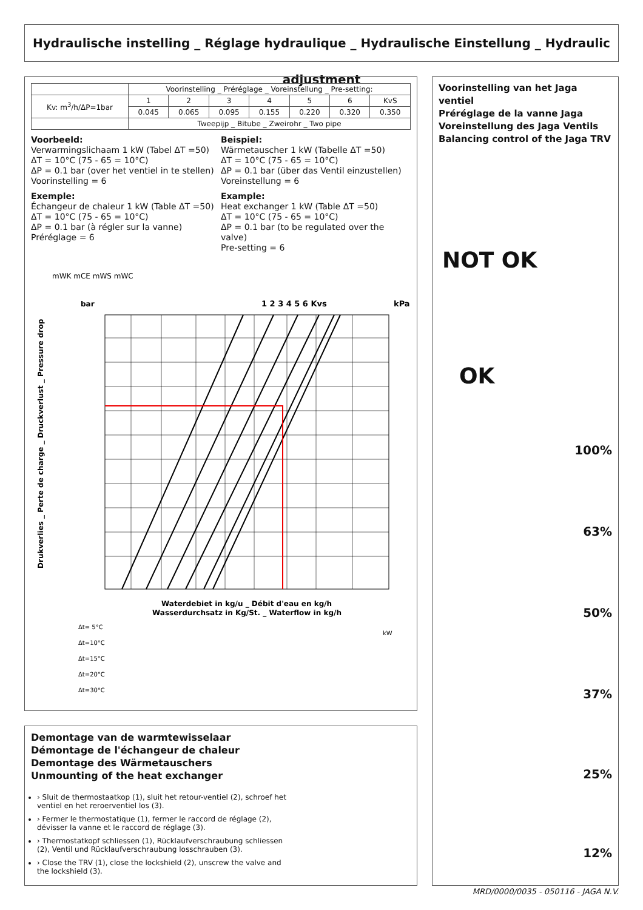Hydraulische instelling _ Réglage hydraulique _ Hydraulische Einstellung _ Hydraulic adjustment
| | Voorinstelling _ Préréglage _ Voreinstellung _ Pre-setting: | | | | | | |
| Kv: m<sup>3</sup>/h/ΔP=1bar | 1 | 2 | 3 | 4 | 5 | 6 | KvS |
| | 0.045 | 0.065 | 0.095 | 0.155 | 0.220 | 0.320 | 0.350 |
| | Tweepijp _ Bitube _ Zweirohr _ Two pipe | | | | | | |
Voorbeeld:
Verwarmingslichaam 1 kW (Tabel ΔT =50)
ΔT = 10°C (75 - 65 = 10°C)
ΔP = 0.1 bar (over het ventiel in te stellen)
Voorinstelling = 6
Beispiel:
Wärmetauscher 1 kW (Tabelle ΔT =50)
ΔT = 10°C (75 - 65 = 10°C)
ΔP = 0.1 bar (über das Ventil einzustellen)
Voreinstellung = 6
Exemple:
Échangeur de chaleur 1 kW (Table ΔT =50)
ΔT = 10°C (75 - 65 = 10°C)
ΔP = 0.1 bar (à régler sur la vanne)
Préréglage = 6
Example:
Heat exchanger 1 kW (Table ΔT =50)
ΔT = 10°C (75 - 65 = 10°C)
ΔP = 0.1 bar (to be regulated over the valve)
Pre-setting = 6
mWK mCE mWS mWC
bar
1 2 3 4 5 6 Kvs
kPa
Waterdebiet in kg/u _ Débit d'eau en kg/h
Wasserdurchsatz in Kg/St. _ Waterflow in kg/h
Drukverlies _ Perte de charge _ Druckverlust _ Pressure drop
Δt= 5°C
Δt=10°C
Δt=15°C
Δt=20°C
Δt=30°C
kW
Demontage van de warmtewisselaar
Démontage de l'échangeur de chaleur
Demontage des Wärmetauschers
Unmounting of the heat exchanger
› Sluit de thermostaatkop (1), sluit het retour-ventiel (2), schroef het ventiel en het reroerventiel los (3).
› Fermer le thermostatique (1), fermer le raccord de réglage (2), dévisser la vanne et le raccord de réglage (3).
› Thermostatkopf schliessen (1), Rücklaufverschraubung schliessen (2), Ventil und Rücklaufverschraubung losschrauben (3).
› Close the TRV (1), close the lockshield (2), unscrew the valve and the lockshield (3).
Voorinstelling van het Jaga ventiel
Préréglage de la vanne Jaga
Voreinstellung des Jaga Ventils
Balancing control of the Jaga TRV
NOT OK
OK
100%
63%
50%
37%
25%
12%
MRD/0000/0035 - 050116 - JAGA N.V.